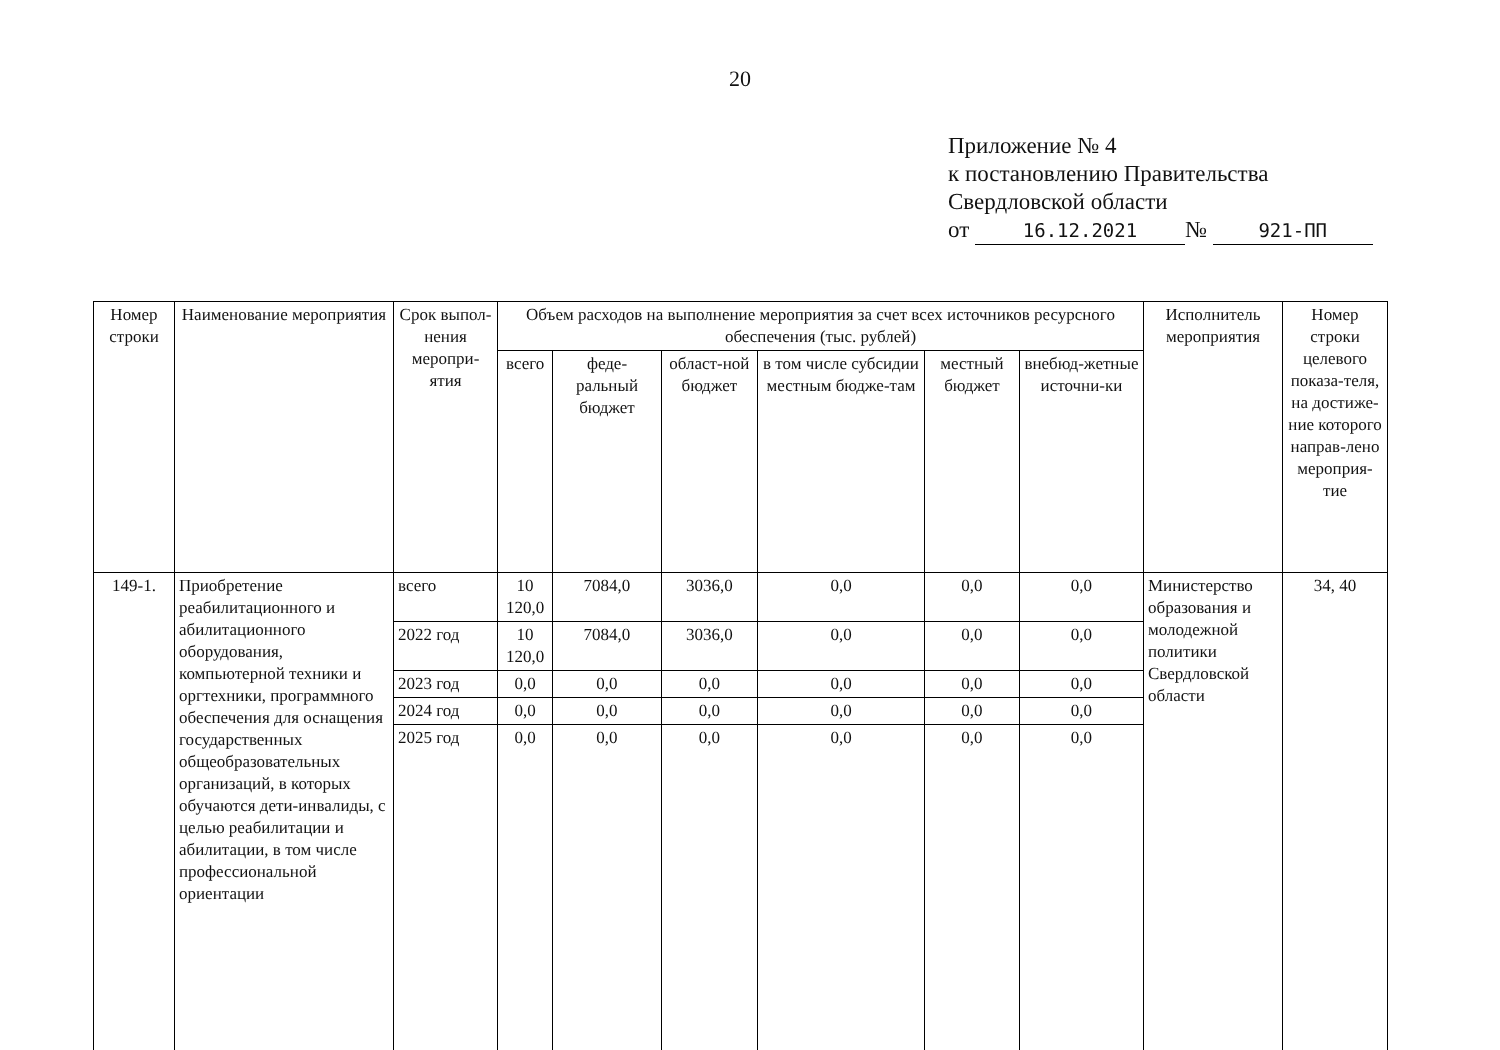20
Приложение № 4
к постановлению Правительства
Свердловской области
от 16.12.2021 № 921-ПП
| Номер строки | Наименование мероприятия | Срок выпол-нения меропри-ятия | Объем расходов на выполнение мероприятия за счет всех источников ресурсного обеспечения (тыс. рублей) | | | | | | Исполнитель мероприятия | Номер строки целевого показа-теля, на достиже-ние которого направ-лено мероприя-тие |
| --- | --- | --- | --- | --- | --- | --- | --- | --- | --- | --- |
| | | | всего | феде-ральный бюджет | област-ной бюджет | в том числе субсидии местным бюдже-там | местный бюджет | внебюд-жетные источни-ки | | |
| 149-1. | Приобретение реабилитационного и абилитационного оборудования, компьютерной техники и оргтехники, программного обеспечения для оснащения государственных общеобразовательных организаций, в которых обучаются дети-инвалиды, с целью реабилитации и абилитации, в том числе профессиональной ориентации | всего | 10 120,0 | 7084,0 | 3036,0 | 0,0 | 0,0 | 0,0 | Министерство образования и молодежной политики Свердловской области | 34, 40 |
| | | 2022 год | 10 120,0 | 7084,0 | 3036,0 | 0,0 | 0,0 | 0,0 | | |
| | | 2023 год | 0,0 | 0,0 | 0,0 | 0,0 | 0,0 | 0,0 | | |
| | | 2024 год | 0,0 | 0,0 | 0,0 | 0,0 | 0,0 | 0,0 | | |
| | | 2025 год | 0,0 | 0,0 | 0,0 | 0,0 | 0,0 | 0,0 | | |